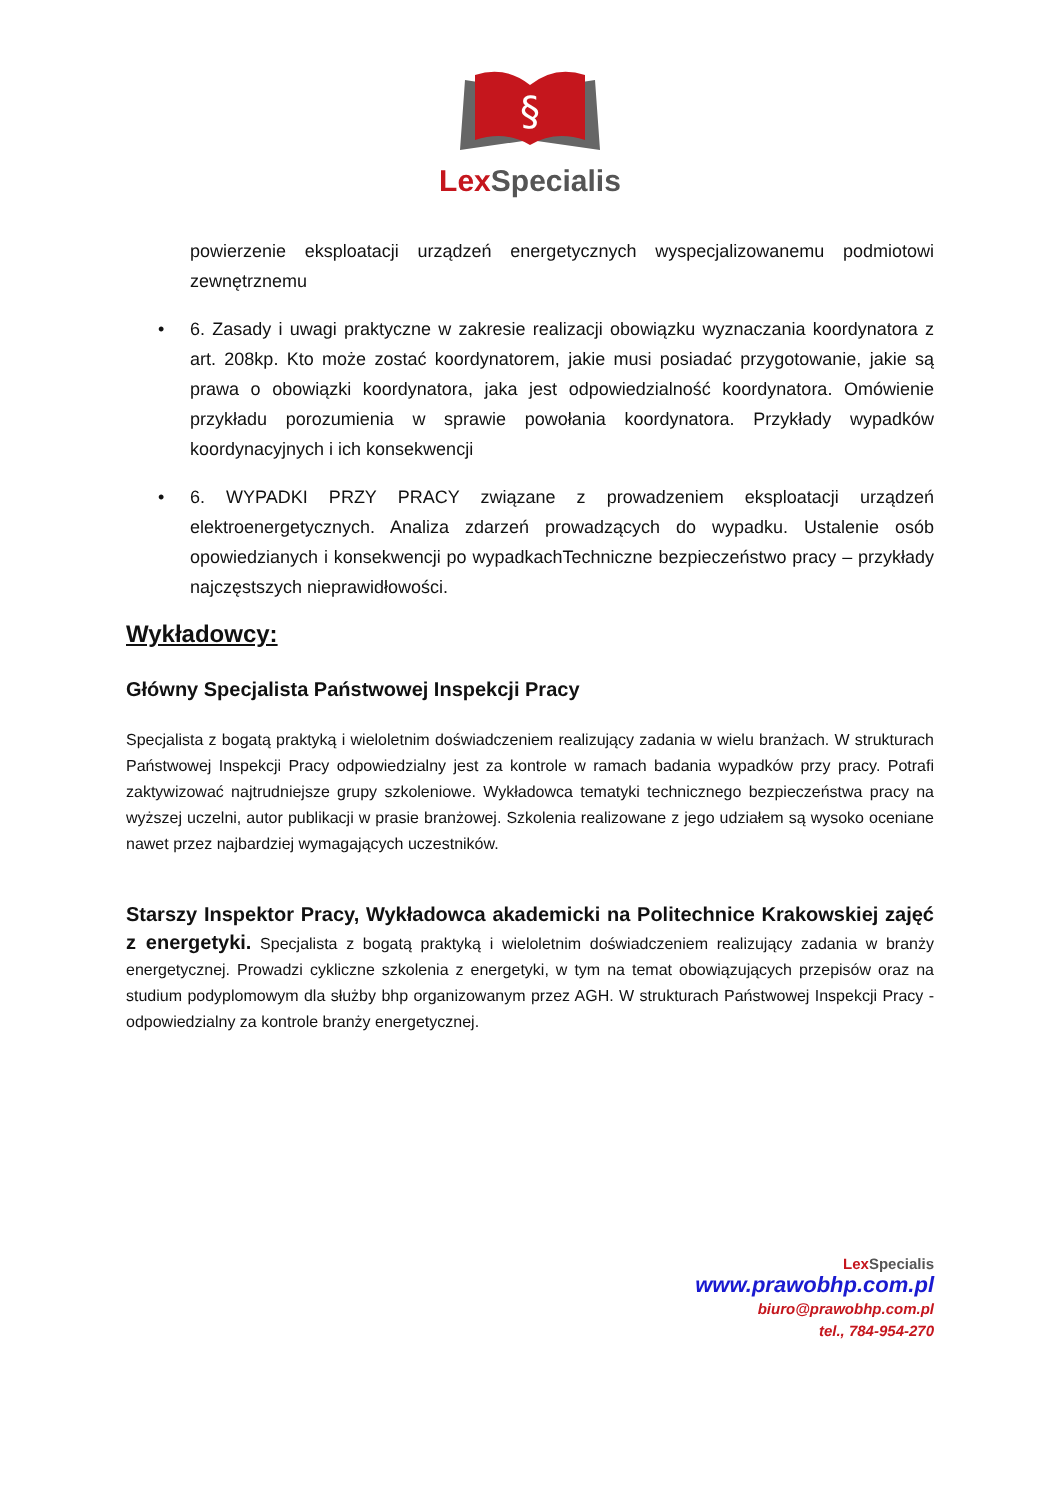§
Lex Specialis
powierzenie eksploatacji urządzeń energetycznych wyspecjalizowanemu podmiotowi zewnętrznemu
• 6. Zasady i uwagi praktyczne w zakresie realizacji obowiązku wyznaczania koordynatora z art. 208kp. Kto może zostać koordynatorem, jakie musi posiadać przygotowanie, jakie są prawa o obowiązki koordynatora, jaka jest odpowiedzialność koordynatora. Omówienie przykładu porozumienia w sprawie powołania koordynatora. Przykłady wypadków koordynacyjnych i ich konsekwencji
• 6. WYPADKI PRZY PRACY związane z prowadzeniem eksploatacji urządzeń elektroenergetycznych. Analiza zdarzeń prowadzących do wypadku. Ustalenie osób opowiedzianych i konsekwencji po wypadkachTechniczne bezpieczeństwo pracy – przykłady najczęstszych nieprawidłowości.
Wykładowcy:
Główny Specjalista Państwowej Inspekcji Pracy
Specjalista z bogatą praktyką i wieloletnim doświadczeniem realizujący zadania w wielu branżach. W strukturach Państwowej Inspekcji Pracy odpowiedzialny jest za kontrole w ramach badania wypadków przy pracy. Potrafi zaktywizować najtrudniejsze grupy szkoleniowe. Wykładowca tematyki technicznego bezpieczeństwa pracy na wyższej uczelni, autor publikacji w prasie branżowej. Szkolenia realizowane z jego udziałem są wysoko oceniane nawet przez najbardziej wymagających uczestników.
Starszy Inspektor Pracy, Wykładowca akademicki na Politechnice Krakowskiej zajęć z energetyki. Specjalista z bogatą praktyką i wieloletnim doświadczeniem realizujący zadania w branży energetycznej. Prowadzi cykliczne szkolenia z energetyki, w tym na temat obowiązujących przepisów oraz na studium podyplomowym dla służby bhp organizowanym przez AGH. W strukturach Państwowej Inspekcji Pracy - odpowiedzialny za kontrole branży energetycznej.
Lex Specialis
www.prawobhp.com.pl
biuro@prawobhp.com.pl
tel., 784-954-270